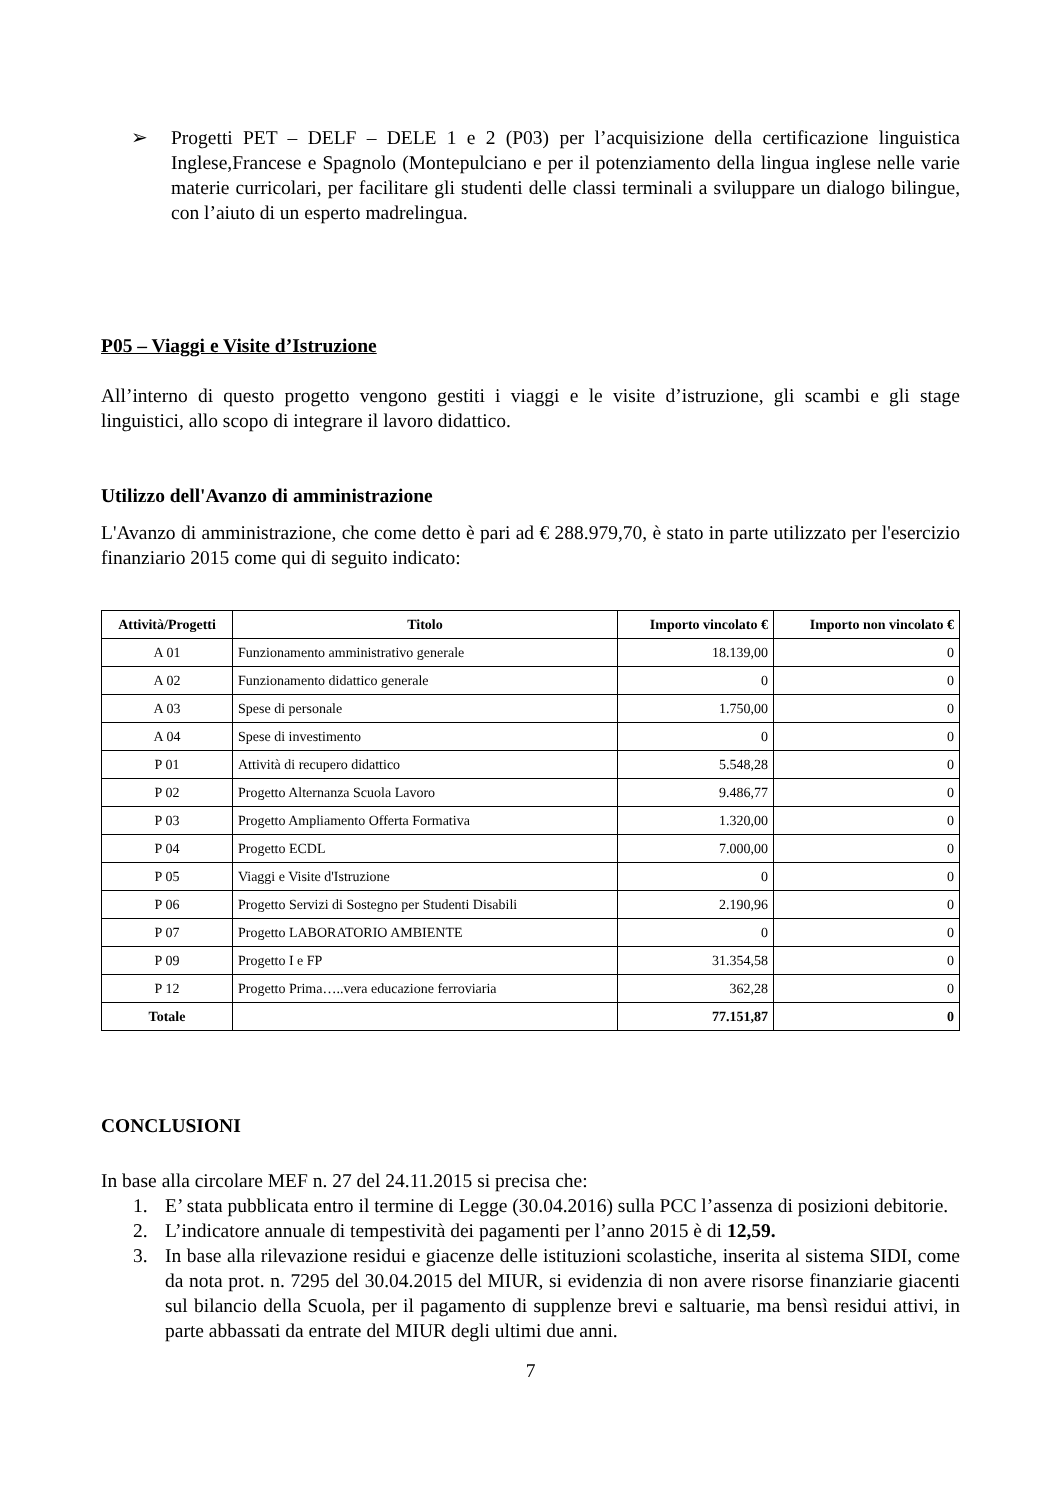➢ Progetti PET – DELF – DELE 1 e 2 (P03) per l’acquisizione della certificazione linguistica Inglese,Francese e Spagnolo (Montepulciano e per il potenziamento della lingua inglese nelle varie materie curricolari, per facilitare gli studenti delle classi terminali a sviluppare un dialogo bilingue, con l’aiuto di un esperto madrelingua.
P05 – Viaggi e Visite d’Istruzione
All’interno di questo progetto vengono gestiti i viaggi e le visite d’istruzione, gli scambi e gli stage linguistici, allo scopo di integrare il lavoro didattico.
Utilizzo dell'Avanzo di amministrazione
L'Avanzo di amministrazione, che come detto è pari ad € 288.979,70, è stato in parte utilizzato per l'esercizio finanziario 2015 come qui di seguito indicato:
| Attività/Progetti | Titolo | Importo vincolato € | Importo non vincolato € |
| --- | --- | --- | --- |
| A 01 | Funzionamento amministrativo generale | 18.139,00 | 0 |
| A 02 | Funzionamento didattico generale | 0 | 0 |
| A 03 | Spese di personale | 1.750,00 | 0 |
| A 04 | Spese di investimento | 0 | 0 |
| P 01 | Attività di recupero didattico | 5.548,28 | 0 |
| P 02 | Progetto Alternanza Scuola Lavoro | 9.486,77 | 0 |
| P 03 | Progetto Ampliamento Offerta Formativa | 1.320,00 | 0 |
| P 04 | Progetto ECDL | 7.000,00 | 0 |
| P 05 | Viaggi e Visite d'Istruzione | 0 | 0 |
| P 06 | Progetto Servizi di Sostegno per Studenti Disabili | 2.190,96 | 0 |
| P 07 | Progetto LABORATORIO AMBIENTE | 0 | 0 |
| P 09 | Progetto I e FP | 31.354,58 | 0 |
| P 12 | Progetto Prima…..vera educazione ferroviaria | 362,28 | 0 |
| Totale | | 77.151,87 | 0 |
CONCLUSIONI
In base alla circolare MEF n. 27 del 24.11.2015 si precisa che:
1. E’ stata pubblicata entro il termine di Legge (30.04.2016) sulla PCC l’assenza di posizioni debitorie.
2. L’indicatore annuale di tempestività dei pagamenti per l’anno 2015 è di 12,59.
3. In base alla rilevazione residui e giacenze delle istituzioni scolastiche, inserita al sistema SIDI, come da nota prot. n. 7295 del 30.04.2015 del MIUR, si evidenzia di non avere risorse finanziarie giacenti sul bilancio della Scuola, per il pagamento di supplenze brevi e saltuarie, ma bensì residui attivi, in parte abbassati da entrate del MIUR degli ultimi due anni.
7